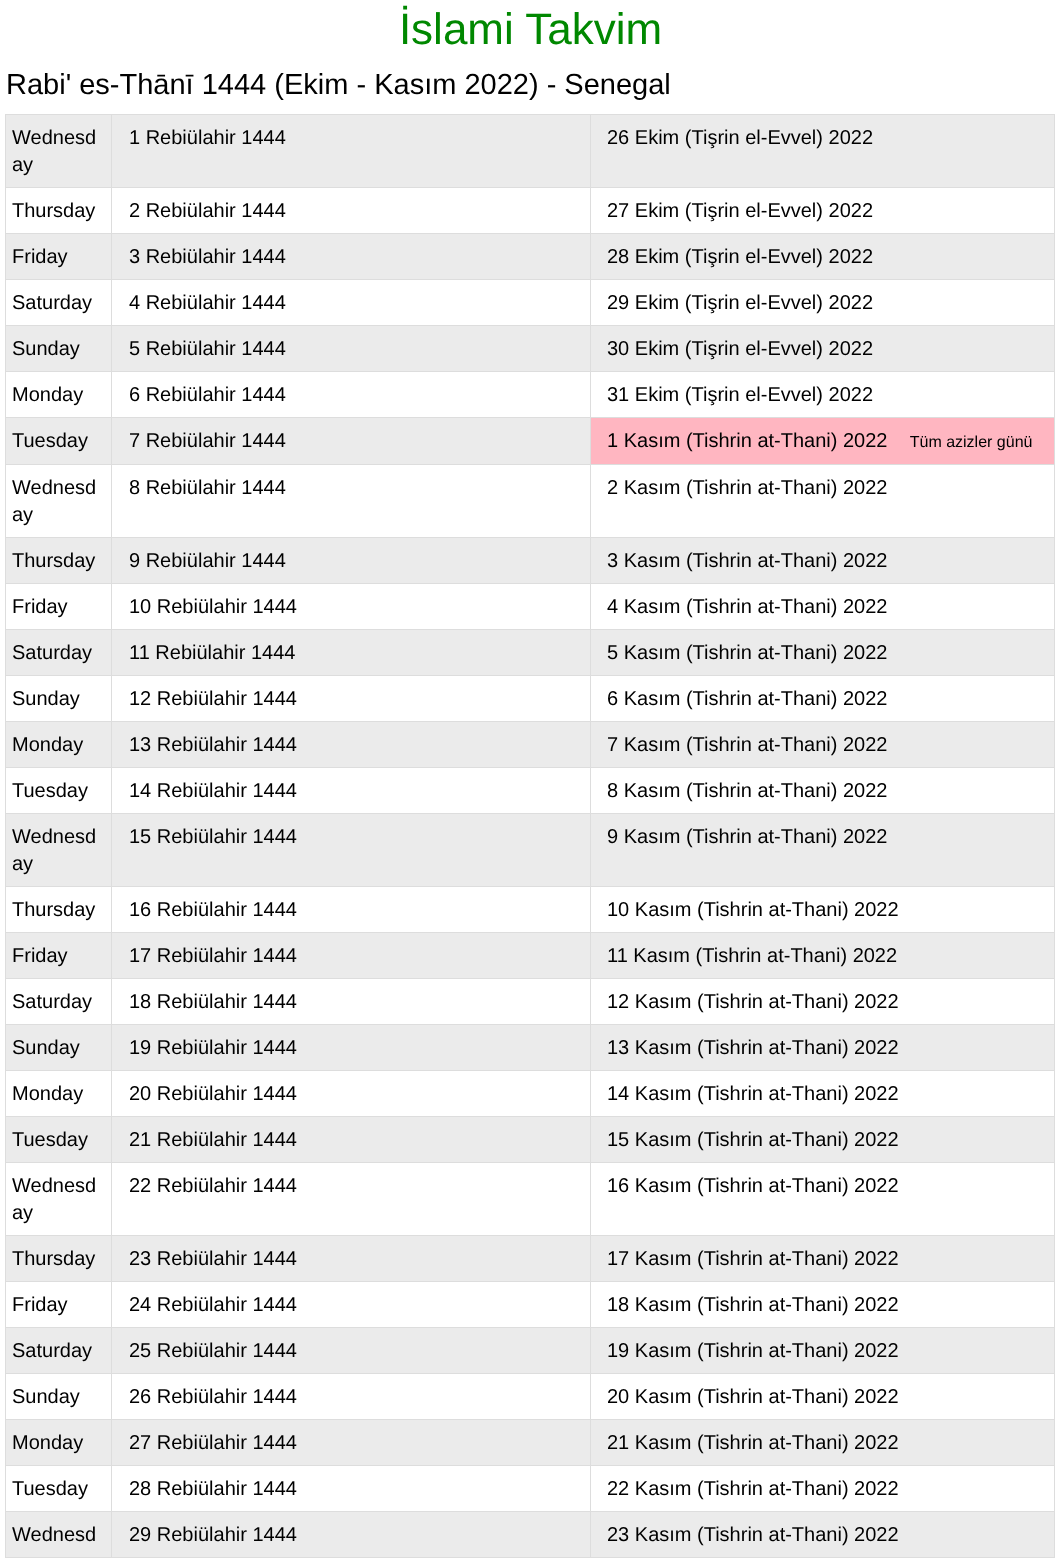İslami Takvim
Rabi' es-Thānī 1444 (Ekim - Kasım 2022) - Senegal
| Wednesd ay | 1 Rebiülahir 1444 | 26 Ekim (Tişrin el-Evvel) 2022 |
| Thursday | 2 Rebiülahir 1444 | 27 Ekim (Tişrin el-Evvel) 2022 |
| Friday | 3 Rebiülahir 1444 | 28 Ekim (Tişrin el-Evvel) 2022 |
| Saturday | 4 Rebiülahir 1444 | 29 Ekim (Tişrin el-Evvel) 2022 |
| Sunday | 5 Rebiülahir 1444 | 30 Ekim (Tişrin el-Evvel) 2022 |
| Monday | 6 Rebiülahir 1444 | 31 Ekim (Tişrin el-Evvel) 2022 |
| Tuesday | 7 Rebiülahir 1444 | 1 Kasım (Tishrin at-Thani) 2022 Tüm azizler günü |
| Wednesd ay | 8 Rebiülahir 1444 | 2 Kasım (Tishrin at-Thani) 2022 |
| Thursday | 9 Rebiülahir 1444 | 3 Kasım (Tishrin at-Thani) 2022 |
| Friday | 10 Rebiülahir 1444 | 4 Kasım (Tishrin at-Thani) 2022 |
| Saturday | 11 Rebiülahir 1444 | 5 Kasım (Tishrin at-Thani) 2022 |
| Sunday | 12 Rebiülahir 1444 | 6 Kasım (Tishrin at-Thani) 2022 |
| Monday | 13 Rebiülahir 1444 | 7 Kasım (Tishrin at-Thani) 2022 |
| Tuesday | 14 Rebiülahir 1444 | 8 Kasım (Tishrin at-Thani) 2022 |
| Wednesd ay | 15 Rebiülahir 1444 | 9 Kasım (Tishrin at-Thani) 2022 |
| Thursday | 16 Rebiülahir 1444 | 10 Kasım (Tishrin at-Thani) 2022 |
| Friday | 17 Rebiülahir 1444 | 11 Kasım (Tishrin at-Thani) 2022 |
| Saturday | 18 Rebiülahir 1444 | 12 Kasım (Tishrin at-Thani) 2022 |
| Sunday | 19 Rebiülahir 1444 | 13 Kasım (Tishrin at-Thani) 2022 |
| Monday | 20 Rebiülahir 1444 | 14 Kasım (Tishrin at-Thani) 2022 |
| Tuesday | 21 Rebiülahir 1444 | 15 Kasım (Tishrin at-Thani) 2022 |
| Wednesd ay | 22 Rebiülahir 1444 | 16 Kasım (Tishrin at-Thani) 2022 |
| Thursday | 23 Rebiülahir 1444 | 17 Kasım (Tishrin at-Thani) 2022 |
| Friday | 24 Rebiülahir 1444 | 18 Kasım (Tishrin at-Thani) 2022 |
| Saturday | 25 Rebiülahir 1444 | 19 Kasım (Tishrin at-Thani) 2022 |
| Sunday | 26 Rebiülahir 1444 | 20 Kasım (Tishrin at-Thani) 2022 |
| Monday | 27 Rebiülahir 1444 | 21 Kasım (Tishrin at-Thani) 2022 |
| Tuesday | 28 Rebiülahir 1444 | 22 Kasım (Tishrin at-Thani) 2022 |
| Wednesd | 29 Rebiülahir 1444 | 23 Kasım (Tishrin at-Thani) 2022 |